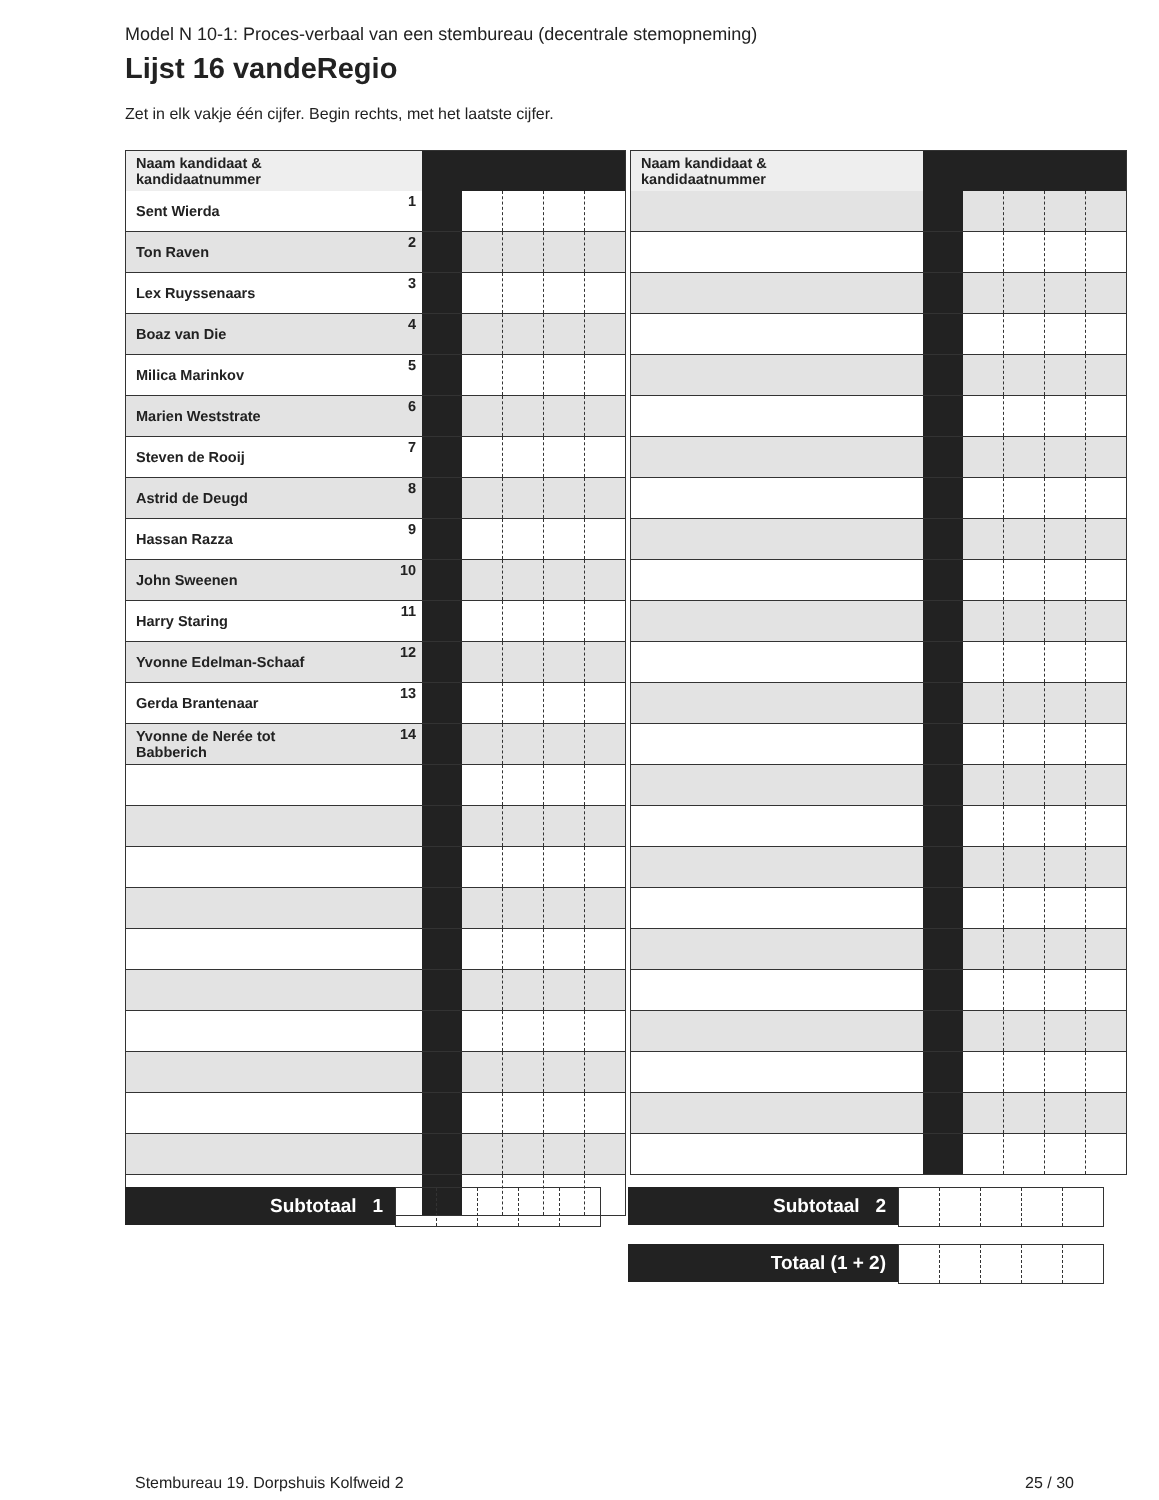Model N 10-1: Proces-verbaal van een stembureau (decentrale stemopneming)
Lijst 16 vandeRegio
Zet in elk vakje één cijfer. Begin rechts, met het laatste cijfer.
| Naam kandidaat & kandidaatnummer | | | | | | |
| --- | --- | --- | --- | --- | --- | --- |
| Sent Wierda | 1 | | | | | |
| Ton Raven | 2 | | | | | |
| Lex Ruyssenaars | 3 | | | | | |
| Boaz van Die | 4 | | | | | |
| Milica Marinkov | 5 | | | | | |
| Marien Weststrate | 6 | | | | | |
| Steven de Rooij | 7 | | | | | |
| Astrid de Deugd | 8 | | | | | |
| Hassan Razza | 9 | | | | | |
| John Sweenen | 10 | | | | | |
| Harry Staring | 11 | | | | | |
| Yvonne Edelman-Schaaf | 12 | | | | | |
| Gerda Brantenaar | 13 | | | | | |
| Yvonne de Nerée tot Babberich | 14 | | | | | |
| Naam kandidaat & kandidaatnummer | | | | | | |
| --- | --- | --- | --- | --- | --- | --- |
Subtotaal 1 Subtotaal 2
Totaal (1 + 2)
Stembureau 19. Dorpshuis Kolfweid 2
25 / 30